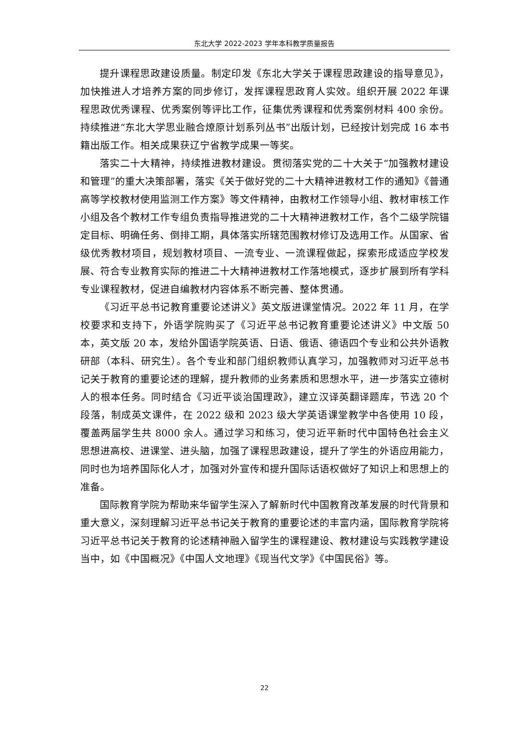东北大学 2022-2023 学年本科教学质量报告
提升课程思政建设质量。制定印发《东北大学关于课程思政建设的指导意见》，加快推进人才培养方案的同步修订，发挥课程思政育人实效。组织开展 2022 年课程思政优秀课程、优秀案例等评比工作，征集优秀课程和优秀案例材料 400 余份。持续推进“东北大学思业融合燎原计划系列丛书”出版计划，已经按计划完成 16 本书籍出版工作。相关成果获辽宁省教学成果一等奖。
落实二十大精神，持续推进教材建设。贯彻落实党的二十大关于“加强教材建设和管理”的重大决策部署，落实《关于做好党的二十大精神进教材工作的通知》《普通高等学校教材使用监测工作方案》等文件精神，由教材工作领导小组、教材审核工作小组及各个教材工作专组负责指导推进党的二十大精神进教材工作，各个二级学院锚定目标、明确任务、倒排工期，具体落实所辖范围教材修订及选用工作。从国家、省级优秀教材项目，规划教材项目、一流专业、一流课程做起，探索形成适应学校发展、符合专业教育实际的推进二十大精神进教材工作落地模式，逐步扩展到所有学科专业课程教材，促进自编教材内容体系不断完善、整体贯通。
《习近平总书记教育重要论述讲义》英文版进课堂情况。2022 年 11 月，在学校要求和支持下，外语学院购买了《习近平总书记教育重要论述讲义》中文版 50 本，英文版 20 本，发给外国语学院英语、日语、俄语、德语四个专业和公共外语教研部（本科、研究生）。各个专业和部门组织教师认真学习，加强教师对习近平总书记关于教育的重要论述的理解，提升教师的业务素质和思想水平，进一步落实立德树人的根本任务。同时结合《习近平谈治国理政》，建立汉译英翻译题库，节选 20 个段落，制成英文课件，在 2022 级和 2023 级大学英语课堂教学中各使用 10 段，覆盖两届学生共 8000 余人。通过学习和练习，使习近平新时代中国特色社会主义思想进高校、进课堂、进头脑，加强了课程思政建设，提升了学生的外语应用能力，同时也为培养国际化人才，加强对外宣传和提升国际话语权做好了知识上和思想上的准备。
国际教育学院为帮助来华留学生深入了解新时代中国教育改革发展的时代背景和重大意义，深刻理解习近平总书记关于教育的重要论述的丰富内涵，国际教育学院将习近平总书记关于教育的论述精神融入留学生的课程建设、教材建设与实践教学建设当中，如《中国概况》《中国人文地理》《现当代文学》《中国民俗》等。
22